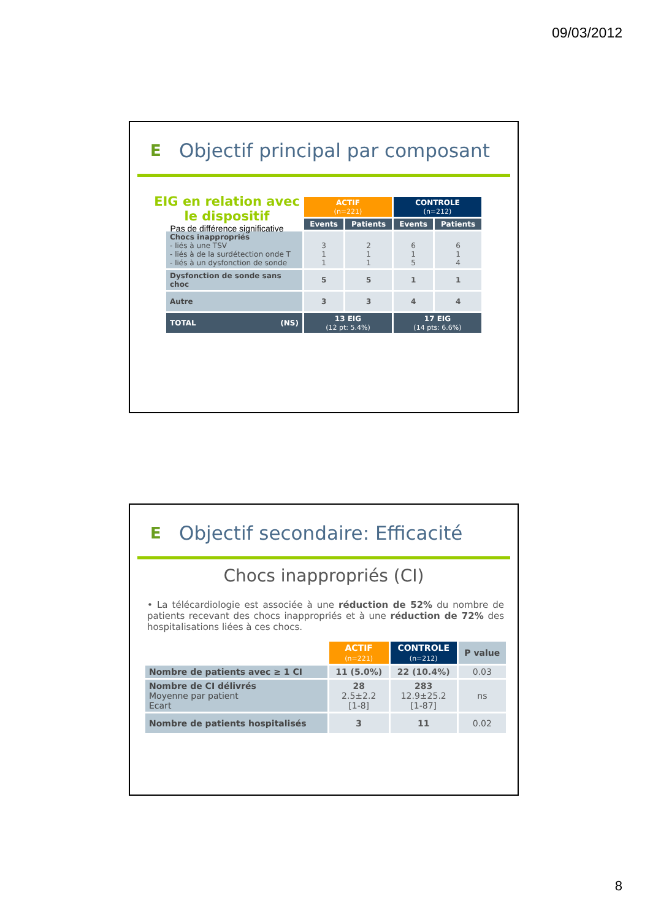09/03/2012
E
Objectif principal par composant
EIG en relation avec le dispositif
Pas de différence significative
| | ACTIF (n=221) | | CONTROLE (n=212) | |
| | Events | Patients | Events | Patients |
| Chocs inappropriés - liés à une TSV - liés à de la surdétection onde T - liés à un dysfonction de sonde | 3 1 1 | 2 1 1 | 6 1 5 | 6 1 4 |
| Dysfonction de sonde sans choc | 5 | 5 | 1 | 1 |
| Autre | 3 | 3 | 4 | 4 |
| TOTAL (NS) | 13 EIG (12 pt: 5.4%) | | 17 EIG (14 pts: 6.6%) | |
E
Objectif secondaire: Efficacité
Chocs inappropriés (CI)
• La télécardiologie est associée à une réduction de 52% du nombre de patients recevant des chocs inappropriés et à une réduction de 72% des hospitalisations liées à ces chocs.
| | ACTIF (n=221) | CONTROLE (n=212) | P value |
| Nombre de patients avec ≥ 1 CI | 11 (5.0%) | 22 (10.4%) | 0.03 |
| Nombre de CI délivrés Moyenne par patient Ecart | 28 2.5±2.2 [1-8] | 283 12.9±25.2 [1-87] | ns |
| Nombre de patients hospitalisés | 3 | 11 | 0.02 |
8